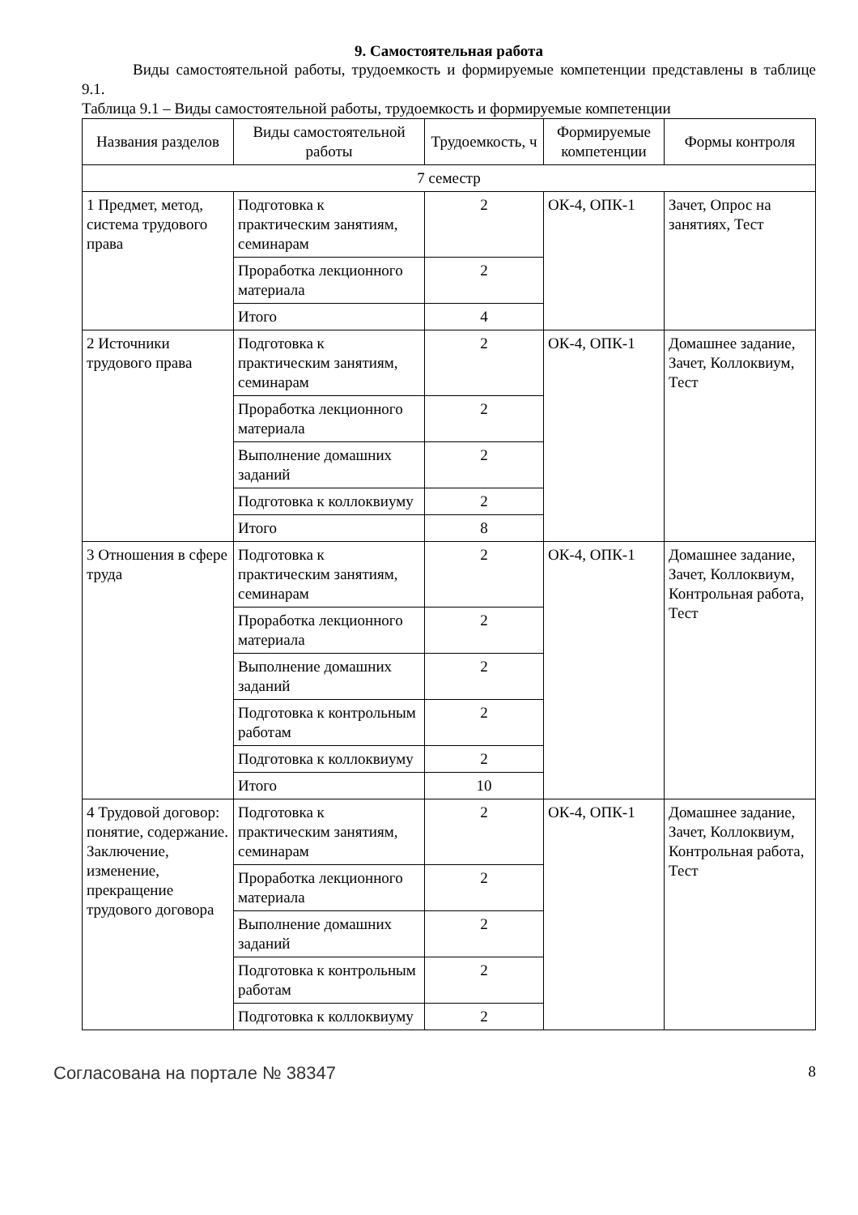9. Самостоятельная работа
Виды самостоятельной работы, трудоемкость и формируемые компетенции представлены в таблице 9.1.
Таблица 9.1 – Виды самостоятельной работы, трудоемкость и формируемые компетенции
| Названия разделов | Виды самостоятельной работы | Трудоемкость, ч | Формируемые компетенции | Формы контроля |
| --- | --- | --- | --- | --- |
| 7 семестр | | | | |
| 1 Предмет, метод, система трудового права | Подготовка к практическим занятиям, семинарам | 2 | ОК-4, ОПК-1 | Зачет, Опрос на занятиях, Тест |
| | Проработка лекционного материала | 2 | | |
| | Итого | 4 | | |
| 2 Источники трудового права | Подготовка к практическим занятиям, семинарам | 2 | ОК-4, ОПК-1 | Домашнее задание, Зачет, Коллоквиум, Тест |
| | Проработка лекционного материала | 2 | | |
| | Выполнение домашних заданий | 2 | | |
| | Подготовка к коллоквиуму | 2 | | |
| | Итого | 8 | | |
| 3 Отношения в сфере труда | Подготовка к практическим занятиям, семинарам | 2 | ОК-4, ОПК-1 | Домашнее задание, Зачет, Коллоквиум, Контрольная работа, Тест |
| | Проработка лекционного материала | 2 | | |
| | Выполнение домашних заданий | 2 | | |
| | Подготовка к контрольным работам | 2 | | |
| | Подготовка к коллоквиуму | 2 | | |
| | Итого | 10 | | |
| 4 Трудовой договор: понятие, содержание. Заключение, изменение, прекращение трудового договора | Подготовка к практическим занятиям, семинарам | 2 | ОК-4, ОПК-1 | Домашнее задание, Зачет, Коллоквиум, Контрольная работа, Тест |
| | Проработка лекционного материала | 2 | | |
| | Выполнение домашних заданий | 2 | | |
| | Подготовка к контрольным работам | 2 | | |
| | Подготовка к коллоквиуму | 2 | | |
Согласована на портале № 38347 8